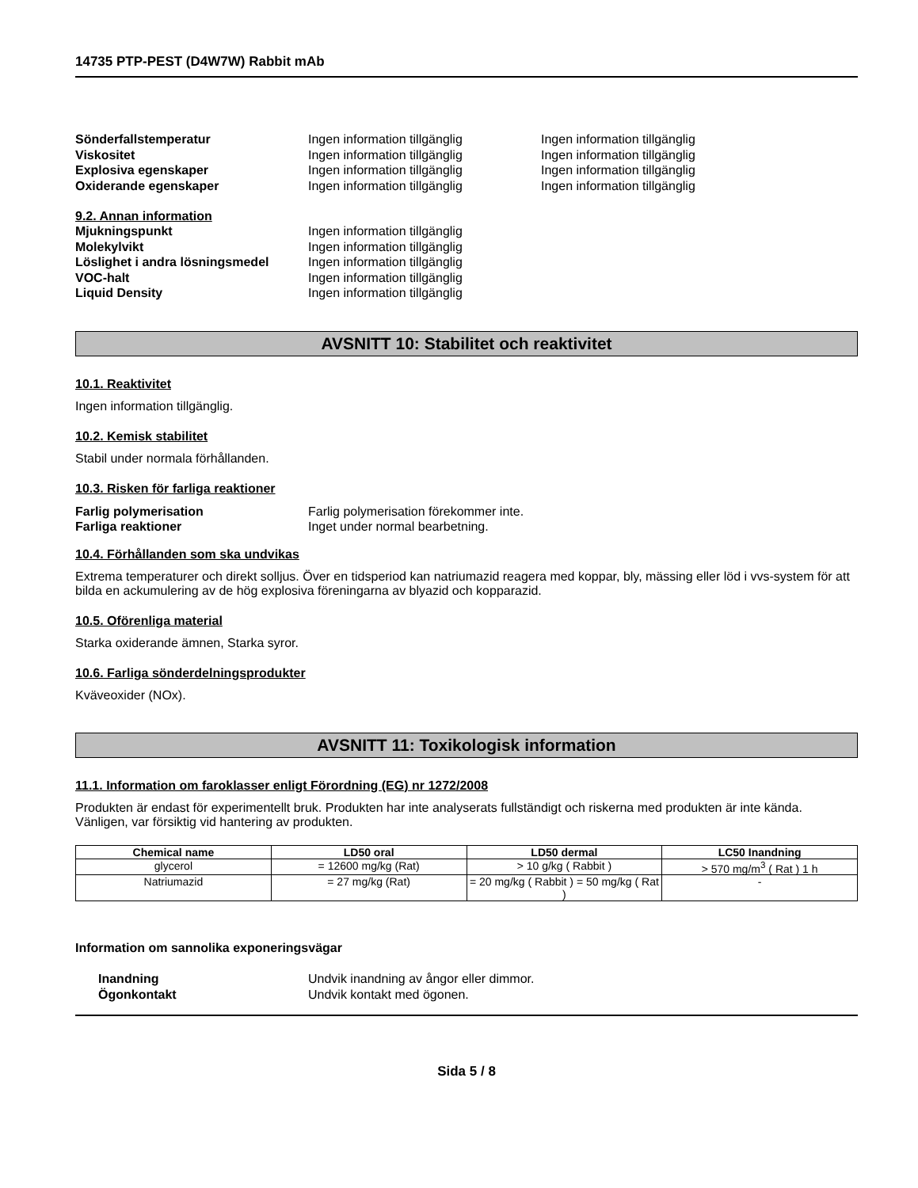14735 PTP-PEST (D4W7W) Rabbit mAb
Sönderfallstemperatur Ingen information tillgänglig Ingen information tillgänglig
Viskositet Ingen information tillgänglig Ingen information tillgänglig
Explosiva egenskaper Ingen information tillgänglig Ingen information tillgänglig
Oxiderande egenskaper Ingen information tillgänglig Ingen information tillgänglig
9.2. Annan information
Mjukningspunkt Ingen information tillgänglig
Molekylvikt Ingen information tillgänglig
Löslighet i andra lösningsmedel
Ingen information tillgänglig
VOC-halt Ingen information tillgänglig
Liquid Density Ingen information tillgänglig
AVSNITT 10: Stabilitet och reaktivitet
10.1. Reaktivitet
Ingen information tillgänglig.
10.2. Kemisk stabilitet
Stabil under normala förhållanden.
10.3. Risken för farliga reaktioner
Farlig polymerisation Farlig polymerisation förekommer inte.
Farliga reaktioner Inget under normal bearbetning.
10.4. Förhållanden som ska undvikas
Extrema temperaturer och direkt solljus. Över en tidsperiod kan natriumazid reagera med koppar, bly, mässing eller löd i vvs-system för att bilda en ackumulering av de hög explosiva föreningarna av blyazid och kopparazid.
10.5. Oförenliga material
Starka oxiderande ämnen, Starka syror.
10.6. Farliga sönderdelningsprodukter
Kväveoxider (NOx).
AVSNITT 11: Toxikologisk information
11.1. Information om faroklasser enligt Förordning (EG) nr 1272/2008
Produkten är endast för experimentellt bruk. Produkten har inte analyserats fullständigt och riskerna med produkten är inte kända. Vänligen, var försiktig vid hantering av produkten.
| Chemical name | LD50 oral | LD50 dermal | LC50 Inandning |
| --- | --- | --- | --- |
| glycerol | = 12600 mg/kg (Rat) | > 10 g/kg ( Rabbit ) | > 570 mg/m<sup>3</sup> ( Rat ) 1 h |
| Natriumazid | = 27 mg/kg (Rat) | = 20 mg/kg ( Rabbit ) = 50 mg/kg ( Rat ) | - |
Information om sannolika exponeringsvägar
Inandning Undvik inandning av ångor eller dimmor.
Ögonkontakt Undvik kontakt med ögonen.
Sida 5 / 8